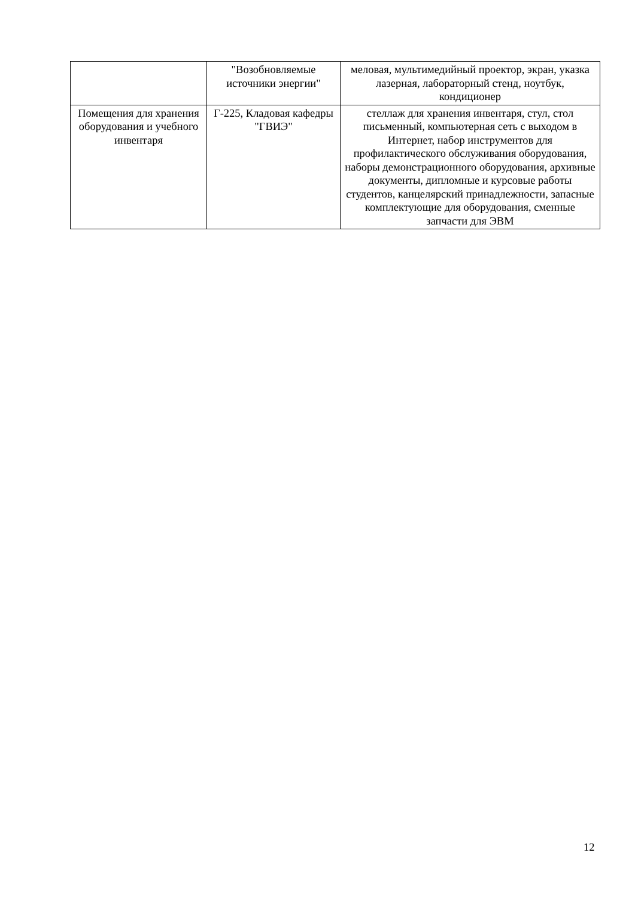| | "Возобновляемые источники энергии" | меловая, мультимедийный проектор, экран, указка лазерная, лабораторный стенд, ноутбук, кондиционер |
| Помещения для хранения оборудования и учебного инвентаря | Г-225, Кладовая кафедры "ГВИЭ" | стеллаж для хранения инвентаря, стул, стол письменный, компьютерная сеть с выходом в Интернет, набор инструментов для профилактического обслуживания оборудования, наборы демонстрационного оборудования, архивные документы, дипломные и курсовые работы студентов, канцелярский принадлежности, запасные комплектующие для оборудования, сменные запчасти для ЭВМ |
12